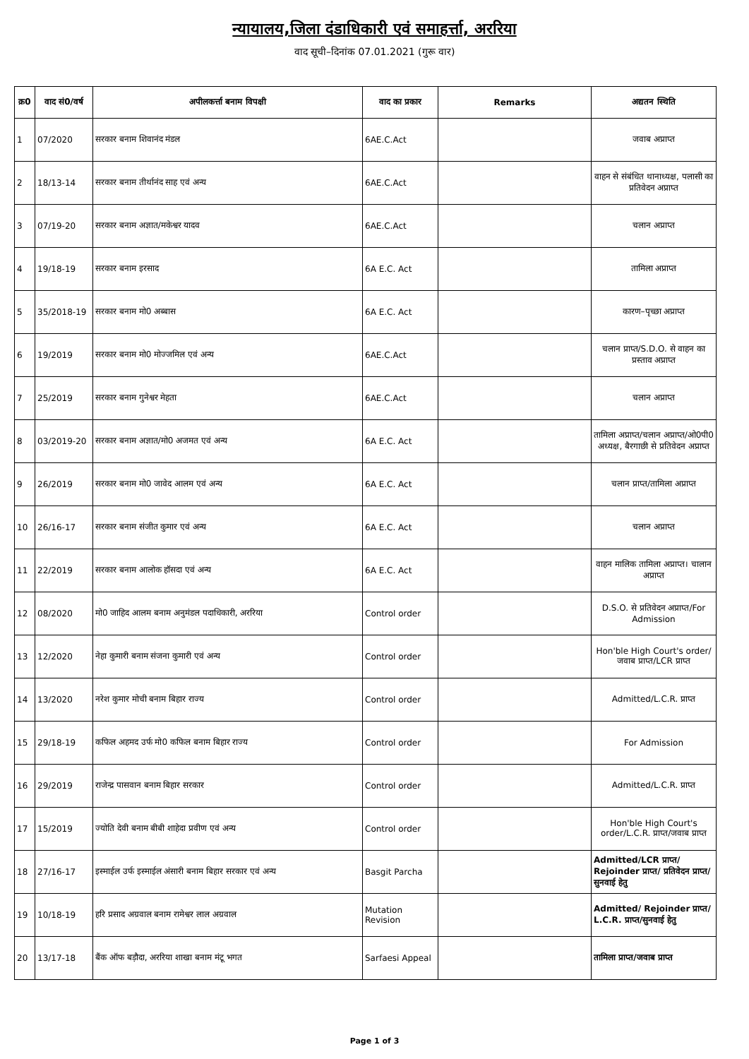न्यायालय,जिला दंडाधिकारी एवं समाहर्त्ता, अररिया
वाद सूची–दिनांक 07.01.2021 (गुरू वार)
| क्र0 | वाद सं0/वर्ष | अपीलकर्त्ता बनाम विपक्षी | वाद का प्रकार | Remarks | अद्यतन स्थिति |
| --- | --- | --- | --- | --- | --- |
| 1 | 07/2020 | सरकार बनाम शिवानंद मंडल | 6AE.C.Act | | जवाब अप्राप्त |
| 2 | 18/13-14 | सरकार बनाम तीर्थानंद साह एवं अन्य | 6AE.C.Act | | वाहन से संबंधित थानाध्यक्ष, पलासी का प्रतिवेदन अप्राप्त |
| 3 | 07/19-20 | सरकार बनाम अज्ञात/मकेश्वर यादव | 6AE.C.Act | | चलान अप्राप्त |
| 4 | 19/18-19 | सरकार बनाम इरसाद | 6A E.C. Act | | तामिला अप्राप्त |
| 5 | 35/2018-19 | सरकार बनाम मो0 अब्बास | 6A E.C. Act | | कारण–पृच्छा अप्राप्त |
| 6 | 19/2019 | सरकार बनाम मो0 मोज्जमिल एवं अन्य | 6AE.C.Act | | चलान प्राप्त/S.D.O. से वाहन का प्रस्ताव अप्राप्त |
| 7 | 25/2019 | सरकार बनाम गुनेश्वर मेहता | 6AE.C.Act | | चलान अप्राप्त |
| 8 | 03/2019-20 | सरकार बनाम अज्ञात/मो0 अजमत एवं अन्य | 6A E.C. Act | | तामिला अप्राप्त/चलान अप्राप्त/ओ0पी0 अध्यक्ष, बैरगाछी से प्रतिवेदन अप्राप्त |
| 9 | 26/2019 | सरकार बनाम मो0 जावेद आलम एवं अन्य | 6A E.C. Act | | चलान प्राप्त/तामिला अप्राप्त |
| 10 | 26/16-17 | सरकार बनाम संजीत कुमार एवं अन्य | 6A E.C. Act | | चलान अप्राप्त |
| 11 | 22/2019 | सरकार बनाम आलोक हॉसदा एवं अन्य | 6A E.C. Act | | वाहन मालिक तामिला अप्राप्त। चालान अप्राप्त |
| 12 | 08/2020 | मो0 जाहिद आलम बनाम अनुमंडल पदाधिकारी, अररिया | Control order | | D.S.O. से प्रतिवेदन अप्राप्त/For Admission |
| 13 | 12/2020 | नेहा कुमारी बनाम संजना कुमारी एवं अन्य | Control order | | Hon'ble High Court's order/जवाब प्राप्त/LCR प्राप्त |
| 14 | 13/2020 | नरेश कुमार मोची बनाम बिहार राज्य | Control order | | Admitted/L.C.R. प्राप्त |
| 15 | 29/18-19 | कफिल अहमद उर्फ मो0 कफिल बनाम बिहार राज्य | Control order | | For Admission |
| 16 | 29/2019 | राजेन्द्र पासवान बनाम बिहार सरकार | Control order | | Admitted/L.C.R. प्राप्त |
| 17 | 15/2019 | ज्योति देवी बनाम बीबी शाहेदा प्रवीण एवं अन्य | Control order | | Hon'ble High Court's order/L.C.R. प्राप्त/जवाब प्राप्त |
| 18 | 27/16-17 | इस्माईल उर्फ इस्माईल अंसारी बनाम बिहार सरकार एवं अन्य | Basgit Parcha | | Admitted/LCR प्राप्त/ Rejoinder प्राप्त/ प्रतिवेदन प्राप्त/सुनवाई हेतु |
| 19 | 10/18-19 | हरि प्रसाद अग्रवाल बनाम रामेश्वर लाल अग्रवाल | Mutation Revision | | Admitted/ Rejoinder प्राप्त/ L.C.R. प्राप्त/सुनवाई हेतु |
| 20 | 13/17-18 | बैंक ऑफ बड़ौदा, अररिया शाखा बनाम मंटू भगत | Sarfaesi Appeal | | तामिला प्राप्त/जवाब प्राप्त |
Page 1 of 3